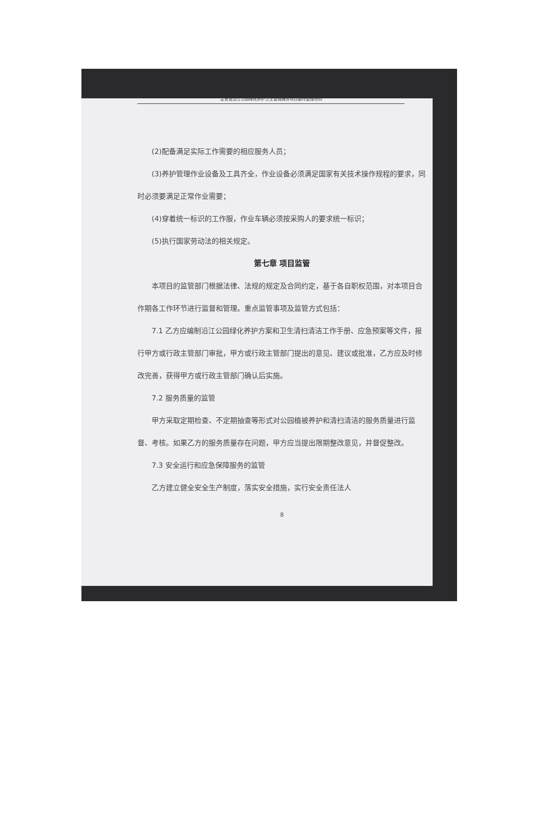定安县沿江公园绿化养护卫生管理服务项目委托管理合同
(2)配备满足实际工作需要的相应服务人员；
(3)养护管理作业设备及工具齐全，作业设备必须满足国家有关技术操作规程的要求，同时必须要满足正常作业需要；
(4)穿着统一标识的工作服，作业车辆必须按采购人的要求统一标识；
(5)执行国家劳动法的相关规定。
第七章 项目监管
本项目的监管部门根据法律、法规的规定及合同约定，基于各自职权范围，对本项目合作期各工作环节进行监督和管理。重点监管事项及监管方式包括：
7.1 乙方应编制沿江公园绿化养护方案和卫生清扫清洁工作手册、应急预案等文件，报行甲方或行政主管部门审批，甲方或行政主管部门提出的意见、建议或批准，乙方应及时修改完善，获得甲方或行政主管部门确认后实施。
7.2 服务质量的监管
甲方采取定期检查、不定期抽查等形式对公园植被养护和清扫清洁的服务质量进行监督、考核。如果乙方的服务质量存在问题，甲方应当提出限期整改意见，并督促整改。
7.3 安全运行和应急保障服务的监管
乙方建立健全安全生产制度，落实安全措施，实行安全责任法人
8